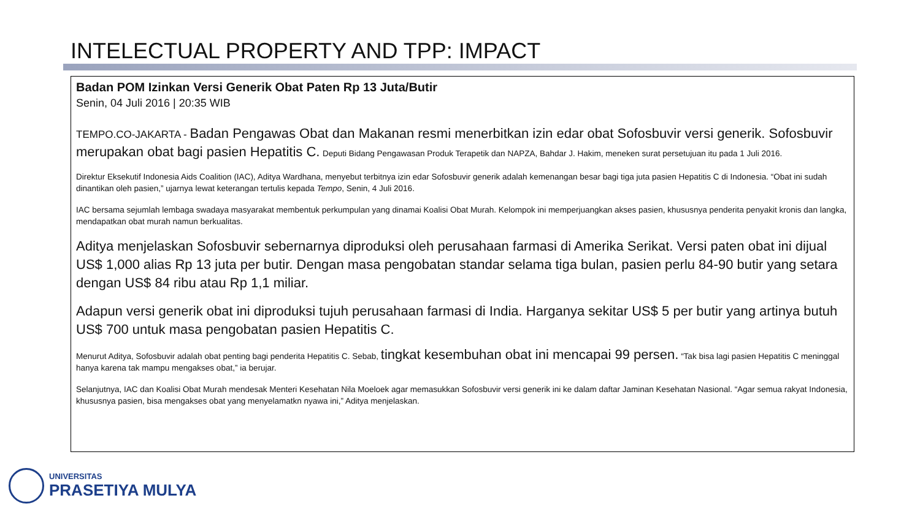INTELECTUAL PROPERTY AND TPP: IMPACT
Badan POM Izinkan Versi Generik Obat Paten Rp 13 Juta/Butir
Senin, 04 Juli 2016 | 20:35 WIB
TEMPO.CO-JAKARTA - Badan Pengawas Obat dan Makanan resmi menerbitkan izin edar obat Sofosbuvir versi generik. Sofosbuvir merupakan obat bagi pasien Hepatitis C. Deputi Bidang Pengawasan Produk Terapetik dan NAPZA, Bahdar J. Hakim, meneken surat persetujuan itu pada 1 Juli 2016.
Direktur Eksekutif Indonesia Aids Coalition (IAC), Aditya Wardhana, menyebut terbitnya izin edar Sofosbuvir generik adalah kemenangan besar bagi tiga juta pasien Hepatitis C di Indonesia. “Obat ini sudah dinantikan oleh pasien,” ujarnya lewat keterangan tertulis kepada Tempo, Senin, 4 Juli 2016.
IAC bersama sejumlah lembaga swadaya masyarakat membentuk perkumpulan yang dinamai Koalisi Obat Murah. Kelompok ini memperjuangkan akses pasien, khususnya penderita penyakit kronis dan langka, mendapatkan obat murah namun berkualitas.
Aditya menjelaskan Sofosbuvir sebernarnya diproduksi oleh perusahaan farmasi di Amerika Serikat. Versi paten obat ini dijual US$ 1,000 alias Rp 13 juta per butir. Dengan masa pengobatan standar selama tiga bulan, pasien perlu 84-90 butir yang setara dengan US$ 84 ribu atau Rp 1,1 miliar.
Adapun versi generik obat ini diproduksi tujuh perusahaan farmasi di India. Harganya sekitar US$ 5 per butir yang artinya butuh US$ 700 untuk masa pengobatan pasien Hepatitis C.
Menurut Aditya, Sofosbuvir adalah obat penting bagi penderita Hepatitis C. Sebab, tingkat kesembuhan obat ini mencapai 99 persen. “Tak bisa lagi pasien Hepatitis C meninggal hanya karena tak mampu mengakses obat,” ia berujar.
Selanjutnya, IAC dan Koalisi Obat Murah mendesak Menteri Kesehatan Nila Moeloek agar memasukkan Sofosbuvir versi generik ini ke dalam daftar Jaminan Kesehatan Nasional. “Agar semua rakyat Indonesia, khususnya pasien, bisa mengakses obat yang menyelamatkn nyawa ini,” Aditya menjelaskan.
UNIVERSITAS
PRASETIYA MULYA